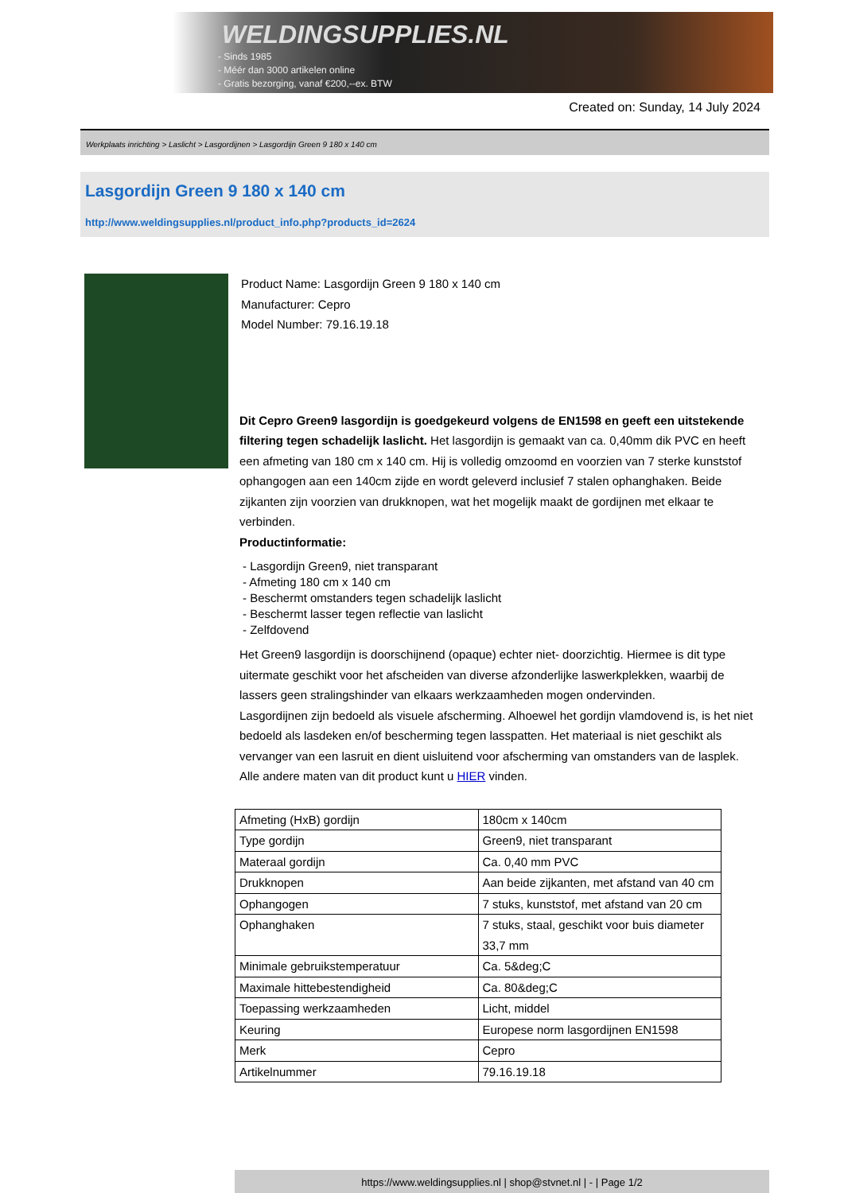WELDINGSUPPLIES.NL
- Sinds 1985
- Méér dan 3000 artikelen online
- Gratis bezorging, vanaf €200,--ex. BTW
Created on: Sunday, 14 July 2024
Werkplaats inrichting > Laslicht > Lasgordijnen > Lasgordijn Green 9 180 x 140 cm
Lasgordijn Green 9 180 x 140 cm
http://www.weldingsupplies.nl/product_info.php?products_id=2624
Product Name: Lasgordijn Green 9 180 x 140 cm
Manufacturer: Cepro
Model Number: 79.16.19.18
Dit Cepro Green9 lasgordijn is goedgekeurd volgens de EN1598 en geeft een uitstekende filtering tegen schadelijk laslicht. Het lasgordijn is gemaakt van ca. 0,40mm dik PVC en heeft een afmeting van 180 cm x 140 cm. Hij is volledig omzoomd en voorzien van 7 sterke kunststof ophangogen aan een 140cm zijde en wordt geleverd inclusief 7 stalen ophanghaken. Beide zijkanten zijn voorzien van drukknopen, wat het mogelijk maakt de gordijnen met elkaar te verbinden.
Productinformatie:
- Lasgordijn Green9, niet transparant
- Afmeting 180 cm x 140 cm
- Beschermt omstanders tegen schadelijk laslicht
- Beschermt lasser tegen reflectie van laslicht
- Zelfdovend
Het Green9 lasgordijn is doorschijnend (opaque) echter niet- doorzichtig. Hiermee is dit type uitermate geschikt voor het afscheiden van diverse afzonderlijke laswerkplekken, waarbij de lassers geen stralingshinder van elkaars werkzaamheden mogen ondervinden.
Lasgordijnen zijn bedoeld als visuele afscherming. Alhoewel het gordijn vlamdovend is, is het niet bedoeld als lasdeken en/of bescherming tegen lasspatten. Het materiaal is niet geschikt als vervanger van een lasruit en dient uisluitend voor afscherming van omstanders van de lasplek.
Alle andere maten van dit product kunt u HIER vinden.
| Afmeting (HxB) gordijn | 180cm x 140cm |
| Type gordijn | Green9, niet transparant |
| Materaal gordijn | Ca. 0,40 mm PVC |
| Drukknopen | Aan beide zijkanten, met afstand van 40 cm |
| Ophangogen | 7 stuks, kunststof, met afstand van 20 cm |
| Ophanghaken | 7 stuks, staal, geschikt voor buis diameter 33,7 mm |
| Minimale gebruikstemperatuur | Ca. 5&deg;C |
| Maximale hittebestendigheid | Ca. 80&deg;C |
| Toepassing werkzaamheden | Licht, middel |
| Keuring | Europese norm lasgordijnen EN1598 |
| Merk | Cepro |
| Artikelnummer | 79.16.19.18 |
https://www.weldingsupplies.nl | shop@stvnet.nl | - | Page 1/2